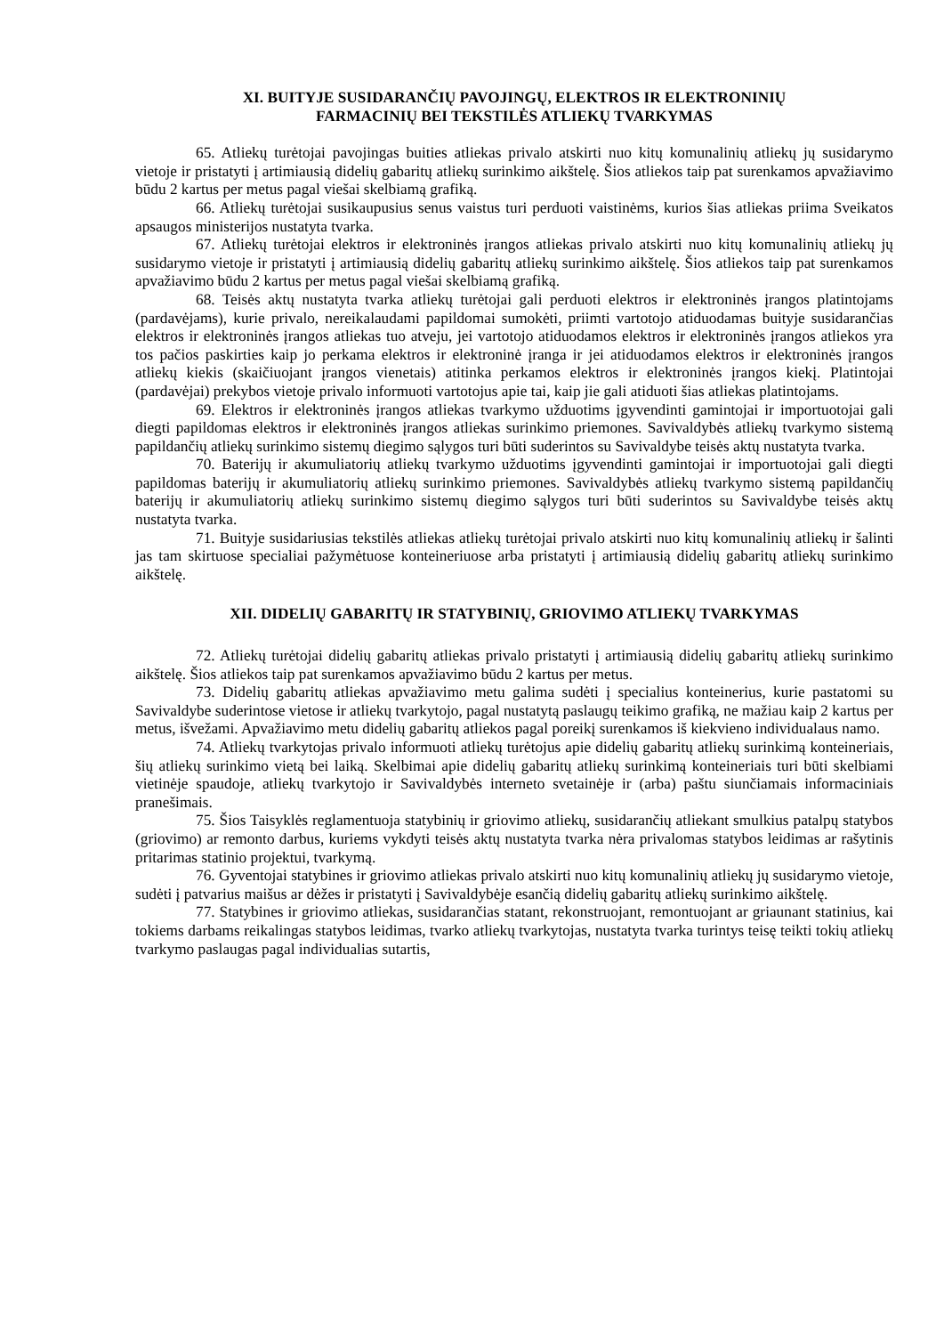XI. BUITYJE SUSIDARANČIŲ PAVOJINGŲ, ELEKTROS IR ELEKTRONINIŲ
FARMACINIŲ BEI TEKSTILĖS ATLIEKŲ TVARKYMAS
65. Atliekų turėtojai pavojingas buities atliekas privalo atskirti nuo kitų komunalinių atliekų jų susidarymo vietoje ir pristatyti į artimiausią didelių gabaritų atliekų surinkimo aikštelę. Šios atliekos taip pat surenkamos apvažiavimo būdu 2 kartus per metus pagal viešai skelbiamą grafiką.
66. Atliekų turėtojai susikaupusius senus vaistus turi perduoti vaistinėms, kurios šias atliekas priima Sveikatos apsaugos ministerijos nustatyta tvarka.
67. Atliekų turėtojai elektros ir elektroninės įrangos atliekas privalo atskirti nuo kitų komunalinių atliekų jų susidarymo vietoje ir pristatyti į artimiausią didelių gabaritų atliekų surinkimo aikštelę. Šios atliekos taip pat surenkamos apvažiavimo būdu 2 kartus per metus pagal viešai skelbiamą grafiką.
68. Teisės aktų nustatyta tvarka atliekų turėtojai gali perduoti elektros ir elektroninės įrangos platintojams (pardavėjams), kurie privalo, nereikalaudami papildomai sumokėti, priimti vartotojo atiduodamas buityje susidarančias elektros ir elektroninės įrangos atliekas tuo atveju, jei vartotojo atiduodamos elektros ir elektroninės įrangos atliekos yra tos pačios paskirties kaip jo perkama elektros ir elektroninė įranga ir jei atiduodamos elektros ir elektroninės įrangos atliekų kiekis (skaičiuojant įrangos vienetais) atitinka perkamos elektros ir elektroninės įrangos kiekį. Platintojai (pardavėjai) prekybos vietoje privalo informuoti vartotojus apie tai, kaip jie gali atiduoti šias atliekas platintojams.
69. Elektros ir elektroninės įrangos atliekas tvarkymo užduotims įgyvendinti gamintojai ir importuotojai gali diegti papildomas elektros ir elektroninės įrangos atliekas surinkimo priemones. Savivaldybės atliekų tvarkymo sistemą papildančių atliekų surinkimo sistemų diegimo sąlygos turi būti suderintos su Savivaldybe teisės aktų nustatyta tvarka.
70. Baterijų ir akumuliatorių atliekų tvarkymo užduotims įgyvendinti gamintojai ir importuotojai gali diegti papildomas baterijų ir akumuliatorių atliekų surinkimo priemones. Savivaldybės atliekų tvarkymo sistemą papildančių baterijų ir akumuliatorių atliekų surinkimo sistemų diegimo sąlygos turi būti suderintos su Savivaldybe teisės aktų nustatyta tvarka.
71. Buityje susidariusias tekstilės atliekas atliekų turėtojai privalo atskirti nuo kitų komunalinių atliekų ir šalinti jas tam skirtuose specialiai pažymėtuose konteineriuose arba pristatyti į artimiausią didelių gabaritų atliekų surinkimo aikštelę.
XII. DIDELIŲ GABARITŲ IR STATYBINIŲ, GRIOVIMO ATLIEKŲ TVARKYMAS
72. Atliekų turėtojai didelių gabaritų atliekas privalo pristatyti į artimiausią didelių gabaritų atliekų surinkimo aikštelę. Šios atliekos taip pat surenkamos apvažiavimo būdu 2 kartus per metus.
73. Didelių gabaritų atliekas apvažiavimo metu galima sudėti į specialius konteinerius, kurie pastatomi su Savivaldybe suderintose vietose ir atliekų tvarkytojo, pagal nustatytą paslaugų teikimo grafiką, ne mažiau kaip 2 kartus per metus, išvežami. Apvažiavimo metu didelių gabaritų atliekos pagal poreikį surenkamos iš kiekvieno individualaus namo.
74. Atliekų tvarkytojas privalo informuoti atliekų turėtojus apie didelių gabaritų atliekų surinkimą konteineriais, šių atliekų surinkimo vietą bei laiką. Skelbimai apie didelių gabaritų atliekų surinkimą konteineriais turi būti skelbiami vietinėje spaudoje, atliekų tvarkytojo ir Savivaldybės interneto svetainėje ir (arba) paštu siunčiamais informaciniais pranešimais.
75. Šios Taisyklės reglamentuoja statybinių ir griovimo atliekų, susidarančių atliekant smulkius patalpų statybos (griovimo) ar remonto darbus, kuriems vykdyti teisės aktų nustatyta tvarka nėra privalomas statybos leidimas ar rašytinis pritarimas statinio projektui, tvarkymą.
76. Gyventojai statybines ir griovimo atliekas privalo atskirti nuo kitų komunalinių atliekų jų susidarymo vietoje, sudėti į patvarius maišus ar dėžes ir pristatyti į Savivaldybėje esančią didelių gabaritų atliekų surinkimo aikštelę.
77. Statybines ir griovimo atliekas, susidarančias statant, rekonstruojant, remontuojant ar griaunant statinius, kai tokiems darbams reikalingas statybos leidimas, tvarko atliekų tvarkytojas, nustatyta tvarka turintys teisę teikti tokių atliekų tvarkymo paslaugas pagal individualias sutartis,